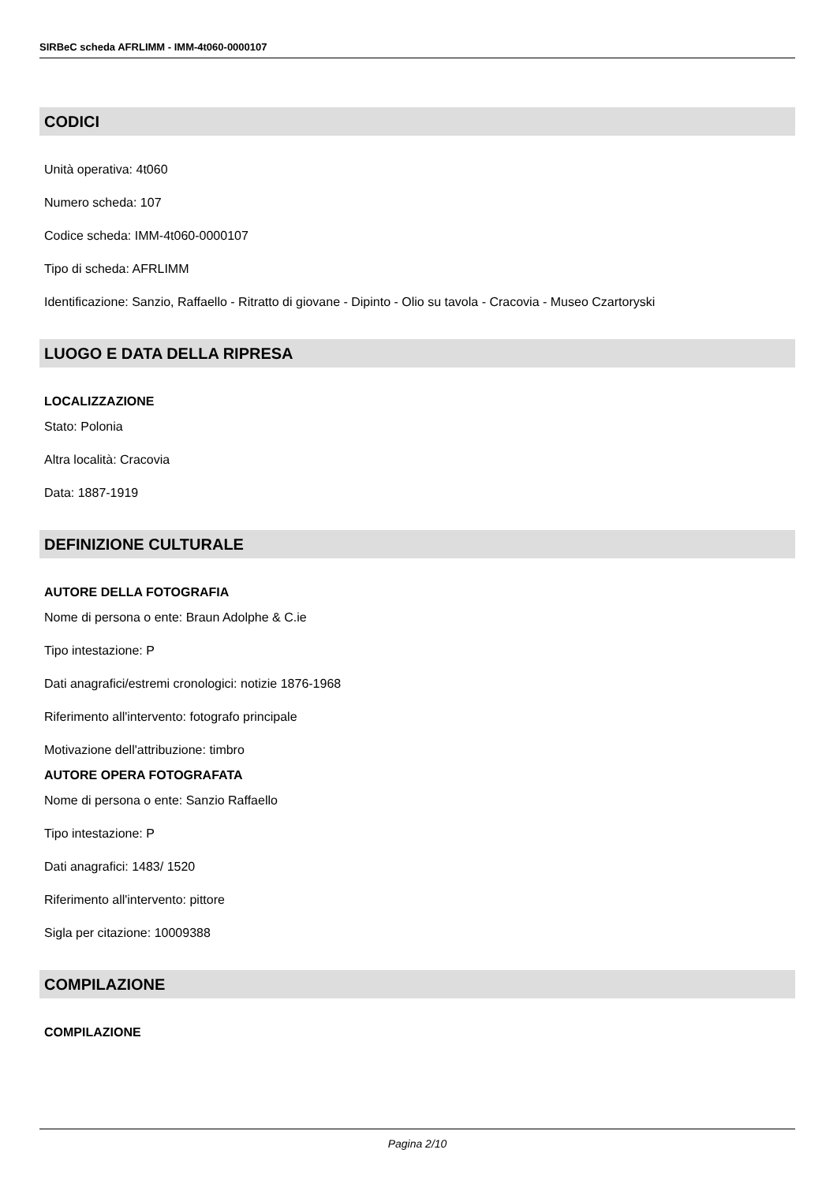SIRBeC scheda AFRLIMM - IMM-4t060-0000107
CODICI
Unità operativa: 4t060
Numero scheda: 107
Codice scheda: IMM-4t060-0000107
Tipo di scheda: AFRLIMM
Identificazione: Sanzio, Raffaello - Ritratto di giovane - Dipinto - Olio su tavola - Cracovia - Museo Czartoryski
LUOGO E DATA DELLA RIPRESA
LOCALIZZAZIONE
Stato: Polonia
Altra località: Cracovia
Data: 1887-1919
DEFINIZIONE CULTURALE
AUTORE DELLA FOTOGRAFIA
Nome di persona o ente: Braun Adolphe & C.ie
Tipo intestazione: P
Dati anagrafici/estremi cronologici: notizie 1876-1968
Riferimento all'intervento: fotografo principale
Motivazione dell'attribuzione: timbro
AUTORE OPERA FOTOGRAFATA
Nome di persona o ente: Sanzio Raffaello
Tipo intestazione: P
Dati anagrafici: 1483/ 1520
Riferimento all'intervento: pittore
Sigla per citazione: 10009388
COMPILAZIONE
COMPILAZIONE
Pagina 2/10